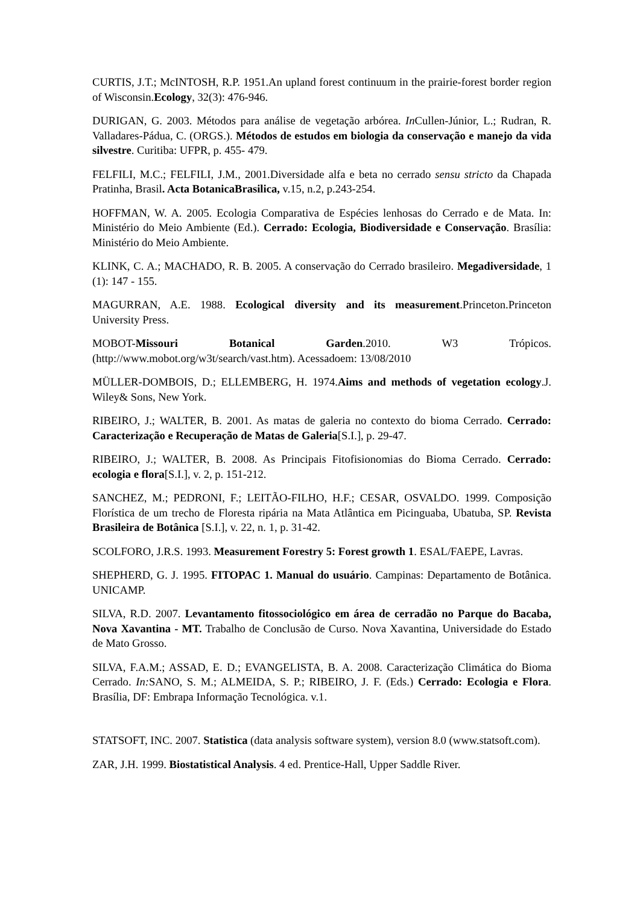CURTIS, J.T.; McINTOSH, R.P. 1951.An upland forest continuum in the prairie-forest border region of Wisconsin.Ecology, 32(3): 476-946.
DURIGAN, G. 2003. Métodos para análise de vegetação arbórea. In Cullen-Júnior, L.; Rudran, R. Valladares-Pádua, C. (ORGS.). Métodos de estudos em biologia da conservação e manejo da vida silvestre. Curitiba: UFPR, p. 455- 479.
FELFILI, M.C.; FELFILI, J.M., 2001.Diversidade alfa e beta no cerrado sensu stricto da Chapada Pratinha, Brasil. Acta BotanicaBrasilica, v.15, n.2, p.243-254.
HOFFMAN, W. A. 2005. Ecologia Comparativa de Espécies lenhosas do Cerrado e de Mata. In: Ministério do Meio Ambiente (Ed.). Cerrado: Ecologia, Biodiversidade e Conservação. Brasília: Ministério do Meio Ambiente.
KLINK, C. A.; MACHADO, R. B. 2005. A conservação do Cerrado brasileiro. Megadiversidade, 1 (1): 147 - 155.
MAGURRAN, A.E. 1988. Ecological diversity and its measurement.Princeton.Princeton University Press.
MOBOT-Missouri Botanical Garden.2010. W3 Trópicos. (http://www.mobot.org/w3t/search/vast.htm). Acessadoem: 13/08/2010
MÜLLER-DOMBOIS, D.; ELLEMBERG, H. 1974.Aims and methods of vegetation ecology.J. Wiley& Sons, New York.
RIBEIRO, J.; WALTER, B. 2001. As matas de galeria no contexto do bioma Cerrado. Cerrado: Caracterização e Recuperação de Matas de Galeria[S.I.], p. 29-47.
RIBEIRO, J.; WALTER, B. 2008. As Principais Fitofisionomias do Bioma Cerrado. Cerrado: ecologia e flora[S.I.], v. 2, p. 151-212.
SANCHEZ, M.; PEDRONI, F.; LEITÃO-FILHO, H.F.; CESAR, OSVALDO. 1999. Composição Florística de um trecho de Floresta ripária na Mata Atlântica em Picinguaba, Ubatuba, SP. Revista Brasileira de Botânica [S.I.], v. 22, n. 1, p. 31-42.
SCOLFORO, J.R.S. 1993. Measurement Forestry 5: Forest growth 1. ESAL/FAEPE, Lavras.
SHEPHERD, G. J. 1995. FITOPAC 1. Manual do usuário. Campinas: Departamento de Botânica. UNICAMP.
SILVA, R.D. 2007. Levantamento fitossociológico em área de cerradão no Parque do Bacaba, Nova Xavantina - MT. Trabalho de Conclusão de Curso. Nova Xavantina, Universidade do Estado de Mato Grosso.
SILVA, F.A.M.; ASSAD, E. D.; EVANGELISTA, B. A. 2008. Caracterização Climática do Bioma Cerrado. In: SANO, S. M.; ALMEIDA, S. P.; RIBEIRO, J. F. (Eds.) Cerrado: Ecologia e Flora. Brasília, DF: Embrapa Informação Tecnológica. v.1.
STATSOFT, INC. 2007. Statistica (data analysis software system), version 8.0 (www.statsoft.com).
ZAR, J.H. 1999. Biostatistical Analysis. 4 ed. Prentice-Hall, Upper Saddle River.